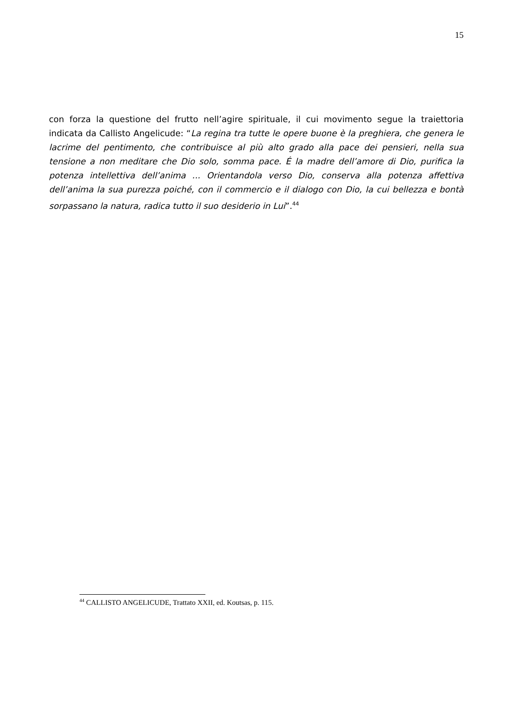15
con forza la questione del frutto nell’agire spirituale, il cui movimento segue la traiettoria indicata da Callisto Angelicude: “La regina tra tutte le opere buone è la preghiera, che genera le lacrime del pentimento, che contribuisce al più alto grado alla pace dei pensieri, nella sua tensione a non meditare che Dio solo, somma pace. É la madre dell’amore di Dio, purifica la potenza intellettiva dell’anima ... Orientandola verso Dio, conserva alla potenza affettiva dell’anima la sua purezza poiché, con il commercio e il dialogo con Dio, la cui bellezza e bontà sorpassano la natura, radica tutto il suo desiderio in Lui”.<sup>44</sup>
<sup>44</sup> CALLISTO ANGELICUDE, Trattato XXII, ed. Koutsas, p. 115.